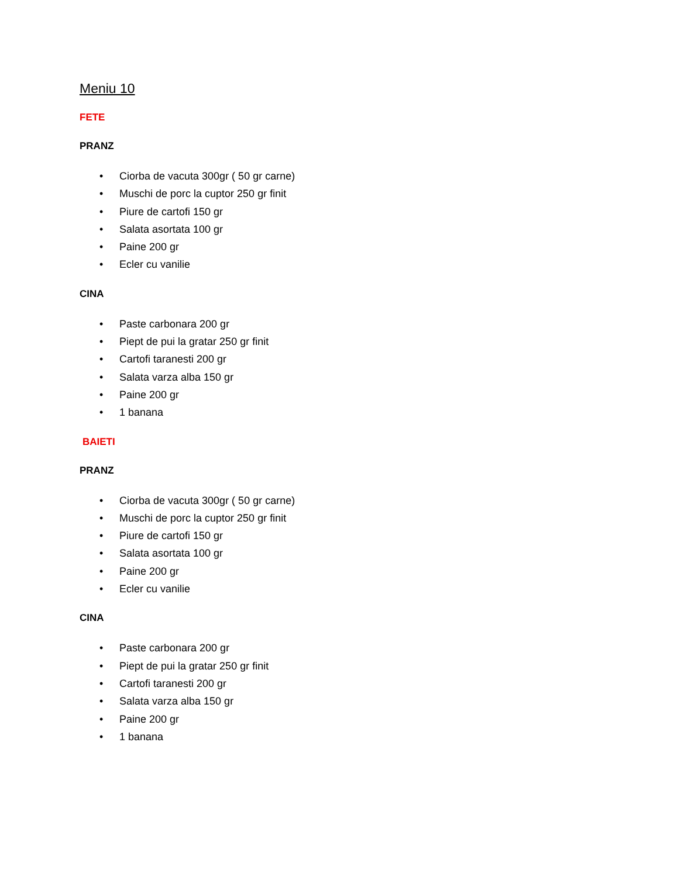Meniu 10
FETE
PRANZ
• Ciorba de vacuta 300gr ( 50 gr carne)
• Muschi de porc la cuptor 250 gr finit
• Piure de cartofi 150 gr
• Salata asortata 100 gr
• Paine 200 gr
• Ecler cu vanilie
CINA
• Paste carbonara 200 gr
• Piept de pui la gratar 250 gr finit
• Cartofi taranesti 200 gr
• Salata varza alba 150 gr
• Paine 200 gr
• 1 banana
BAIETI
PRANZ
• Ciorba de vacuta 300gr ( 50 gr carne)
• Muschi de porc la cuptor 250 gr finit
• Piure de cartofi 150 gr
• Salata asortata 100 gr
• Paine 200 gr
• Ecler cu vanilie
CINA
• Paste carbonara 200 gr
• Piept de pui la gratar 250 gr finit
• Cartofi taranesti 200 gr
• Salata varza alba 150 gr
• Paine 200 gr
• 1 banana